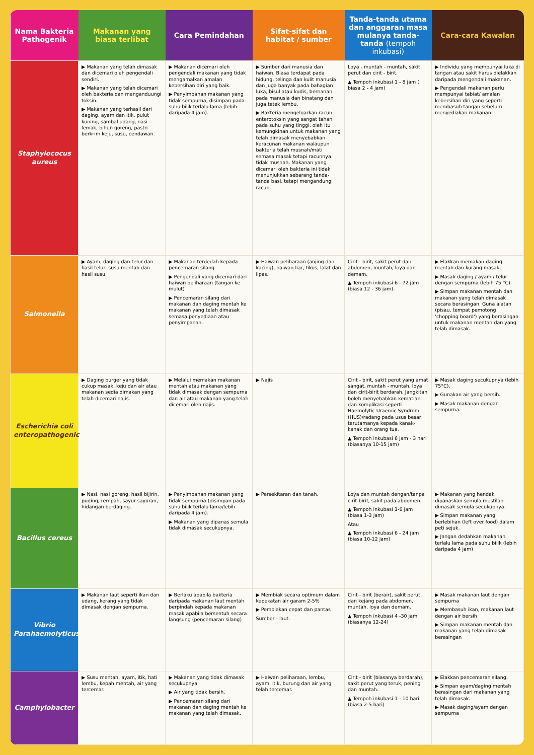| Nama Bakteria Pathogenik | Makanan yang biasa terlibat | Cara Pemindahan | Sifat-sifat dan habitat / sumber | Tanda-tanda utama dan anggaran masa mulanya tanda-tanda (tempoh inkubasi) | Cara-cara Kawalan |
| --- | --- | --- | --- | --- | --- |
| Staphylococus aureus | ▶ Makanan yang telah dimasak dan dicemari oleh pengendali sendiri. ▶ Makanan yang telah dicemari oleh bakteria dan menganduungi toksin. ▶ Makanan yang terhasil dari daging, ayam dan itik, pulut kuning, sambal udang, nasi lemak, bihun goreng, pastri berkrim keju, susu, cendawan. | ▶ Makanan dicemari oleh pengendali makanan yang tidak mengamalkan amalan kebersihan diri yang baik. ▶ Penyimpanan makanan yang tidak sempurna, disimpan pada suhu bilik terlalu lama (lebih daripada 4 jam). | ▶ Sumber dari manusia dan haiwan. Biasa terdapat pada hidung, telinga dan kulit manusia dan juga banyak pada bahagian luka, bisul atau kudis, bernanah pada manusia dan binatang dan juga tetek lembu. ▶ Bakteria mengeluarkan racun enterotoksin yang sangat tahan pada suhu yang tinggi, oleh itu kemungkinan untuk makanan yang telah dimasak menyebabkan keracunan makanan walaupun bakteria telah musnah/mati semasa masak tetapi racunnya tidak musnah. Makanan yang dicemari oleh bakteria ini tidak menunjukkan sebarang tanda-tanda basi, tetapi mengandungi racun. | Loya - muntah - muntah, sakit perut dan cirit - birit. ▲ Tempoh inkubasi 1 - 8 jam ( biasa 2 - 4 jam) | ▶ Individu yang mempunyai luka di tangan atau sakit harus dielakkan daripada mengendali makanan. ▶ Pengendali makanan perlu mempunyai tabiat/ amalan kebersihan diri yang seperti membasuh tangan sebelum menyediakan makanan. |
| Salmonella | ▶ Ayam, daging dan telur dan hasil telur, susu mentah dan hasil susu. | ▶ Makanan terdedah kepada pencemaran silang ▶ Pengendali yang dicemari dari haiwan peliharaan (tangan ke mulut) ▶ Pencemaran silang dari makanan dan daging mentah ke makanan yang telah dimasak semasa penyediaan atau penyimpanan. | ▶ Haiwan peliharaan (anjing dan kucing), haiwan liar, tikus, lalat dan lipas. | Cirit - birit, sakit perut dan abdomen, muntah, loya dan demam. ▲ Tempoh inkubasi 6 - 72 jam (biasa 12 - 36 jam). | ▶ Elakkan memakan daging mentah dan kurang masak. ▶ Masak daging / ayam / telur dengan sempurna (lebih 75 °C). ▶ Simpan makanan mentah dan makanan yang telah dimasak secara berasingan. Guna alatan (pisau, tempat pemotong 'chopping board') yang berasingan untuk makanan mentah dan yang telah dimasak. |
| Escherichia coli enteropathogenic | ▶ Daging burger yang tidak cukup masak, keju dan air atau makanan sedia dimakan yang telah dicemari najis. | ▶ Melalui memakan makanan mentah atau makanan yang tidak dimasak dengan sempurna dan air atau makanan yang telah dicemari oleh najis. | ▶ Najis | Cirit - birit, sakit perut yang amat sangat, muntah - muntah, loya dan cirit-birit berdarah. Jangkitan boleh menyebabkan kematian dan komplikasi seperti Haemolytic Uraemic Syndrom (HUS)/radang pada usus besar terutamanya kepada kanak-kanak dan orang tua. ▲ Tempoh inkubasi 6 jam - 3 hari (biasanya 10-15 jam) | ▶ Masak daging secukupnya (lebih 75°C). ▶ Gunakan air yang bersih. ▶ Masak makanan dengan sempurna. |
| Bacillus cereus | ▶ Nasi, nasi goreng, hasil bijirin, puding, rempah, sayur-sayuran, hidangan berdaging. | ▶ Penyimpanan makanan yang tidak sempurna (disimpan pada suhu bilik terlalu lama/lebih daripada 4 jam). ▶ Makanan yang dipanas semula tidak dimasak secukupnya. | ▶ Persekitaran dan tanah. | Loya dan muntah dengan/tanpa cirit-birit, sakit pada abdomen. ▲ Tempoh inkubasi 1-6 jam (biasa 1-3 jam) Atau ▲ Tempoh inkubasi 6 - 24 jam (biasa 10-12 jam) | ▶ Makanan yang hendak dipanaskan semula mestilah dimasak semula secukupnya. ▶ Simpan makanan yang berlebihan (left over food) dalam peti sejuk. ▶ Jangan dedahkan makanan terlalu lama pada suhu bilik (lebih daripada 4 jam) |
| Vibrio Parahaemolyticus | ▶ Makanan laut seperti ikan dan udang, kerang yang tidak dimasak dengan sempurna. | ▶ Berlaku apabila bakteria daripada makanan laut mentah berpindah kepada makanan masak apabila bersentuh secara langsung (pencemaran silang) | ▶ Membiak secara optimum dalam kepekatan air garam 2-5% ▶ Pembiakan cepat dan pantas Sumber - laut. | Cirit - birit (berair), sakit perut dan kejang pada abdomen, muntah, loya dan demam. ▲ Tempoh inkubasi 4 -30 jam (biasanya 12-24) | ▶ Masak makanan laut dengan sempurna ▶ Membasuh ikan, makanan laut dengan air bersih ▶ Simpan makanan mentah dan makanan yang telah dimasak berasingan |
| Camphylobacter | ▶ Susu mentah, ayam, itik, hati lembu, kepah mentah, air yang tercemar. | ▶ Makanan yang tidak dimasak secukupnya. ▶ Air yang tidak bersih. ▶ Pencemaran silang dari makanan dan daging mentah ke makanan yang telah dimasak. | ▶ Haiwan peliharaan, lembu, ayam, itik, burung dan air yang telah tercemar. | Cirit - birit (biasanya berdarah), sakit perut yang teruk, pening dan muntah. ▲ Tempoh inkubasi 1 - 10 hari (biasa 2-5 hari) | ▶ Elakkan pencemaran silang. ▶ Simpan ayam/daging mentah berasingan dari makanan yang telah dimasak. ▶ Masak daging/ayam dengan sempurna |